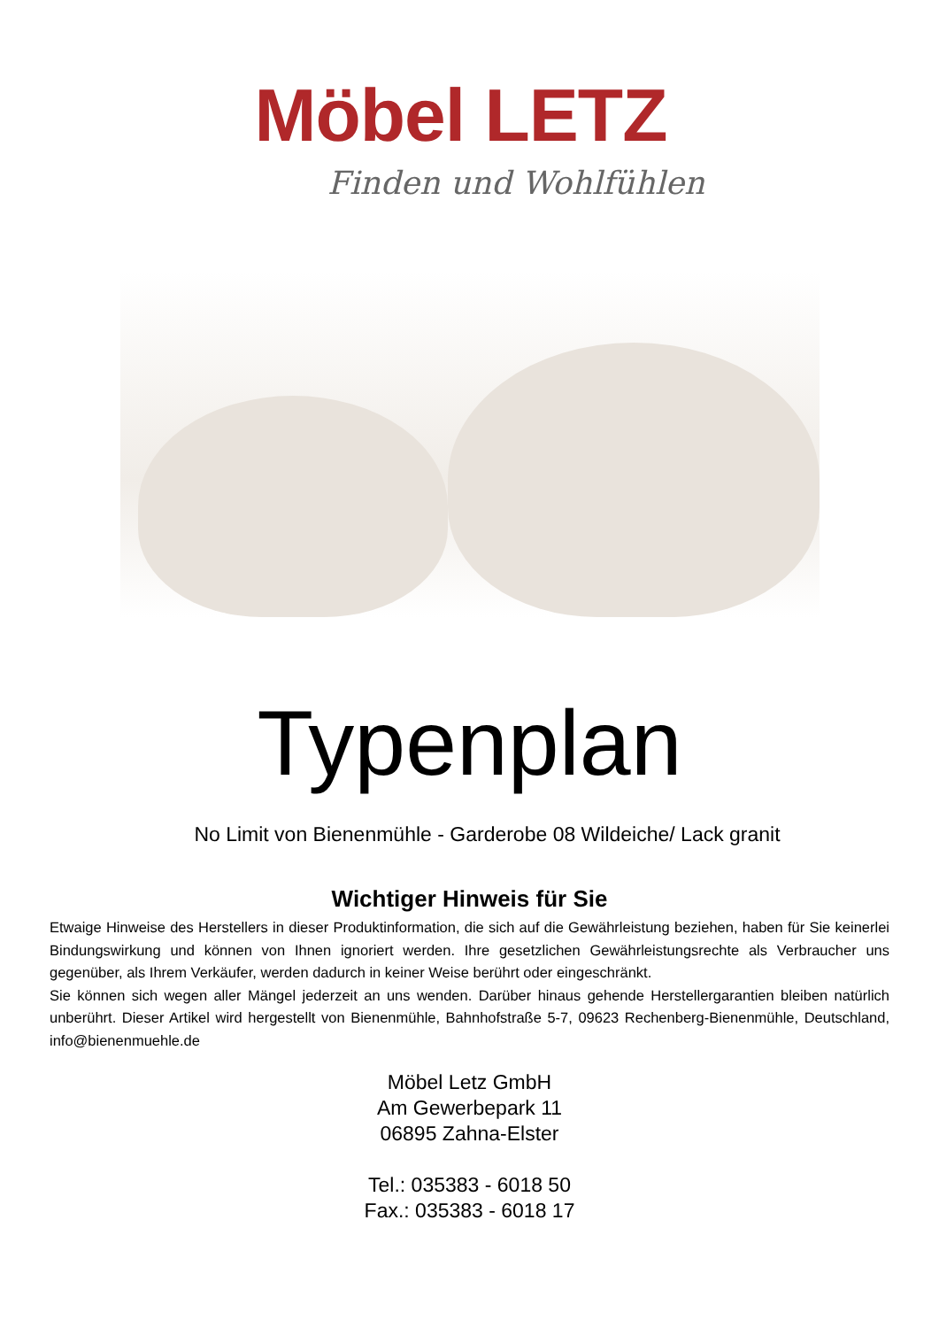Möbel LETZ
Finden und Wohlfühlen
Typenplan
No Limit von Bienenmühle - Garderobe 08 Wildeiche/ Lack granit
Wichtiger Hinweis für Sie
Etwaige Hinweise des Herstellers in dieser Produktinformation, die sich auf die Gewährleistung beziehen, haben für Sie keinerlei Bindungswirkung und können von Ihnen ignoriert werden. Ihre gesetzlichen Gewährleistungsrechte als Verbraucher uns gegenüber, als Ihrem Verkäufer, werden dadurch in keiner Weise berührt oder eingeschränkt.
Sie können sich wegen aller Mängel jederzeit an uns wenden. Darüber hinaus gehende Herstellergarantien bleiben natürlich unberührt. Dieser Artikel wird hergestellt von Bienenmühle, Bahnhofstraße 5-7, 09623 Rechenberg-Bienenmühle, Deutschland, info@bienenmuehle.de
Möbel Letz GmbH
Am Gewerbepark 11
06895 Zahna-Elster
Tel.: 035383 - 6018 50
Fax.: 035383 - 6018 17